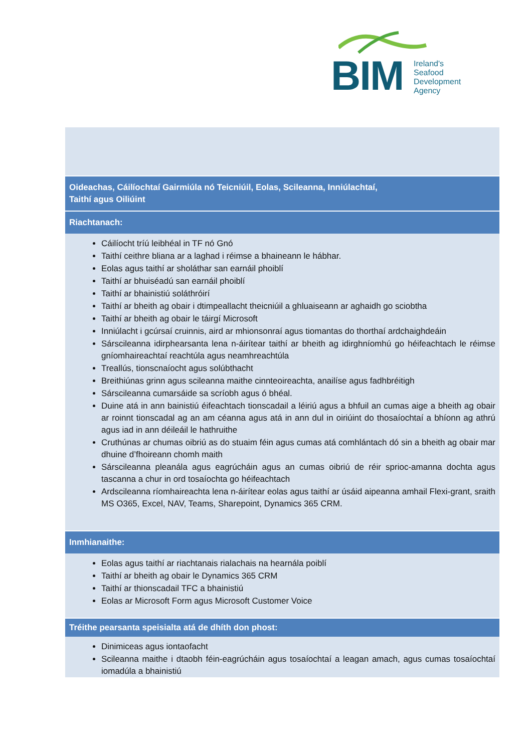BIM
Ireland's
Seafood
Development
Agency
Oideachas, Cáilíochtaí Gairmiúla nó Teicniúil, Eolas, Scileanna, Inniúlachtaí,
Taithí agus Oiliúint
Riachtanach:
Cáilíocht tríú leibhéal in TF nó Gnó
Taithí ceithre bliana ar a laghad i réimse a bhaineann le hábhar.
Eolas agus taithí ar sholáthar san earnáil phoiblí
Taithí ar bhuiséadú san earnáil phoiblí
Taithí ar bhainistiú soláthróirí
Taithí ar bheith ag obair i dtimpeallacht theicniúil a ghluaiseann ar aghaidh go sciobtha
Taithí ar bheith ag obair le táirgí Microsoft
Inniúlacht i gcúrsaí cruinnis, aird ar mhionsonraí agus tiomantas do thorthaí ardchaighdeáin
Sárscileanna idirphearsanta lena n-áirítear taithí ar bheith ag idirghníomhú go héifeachtach le réimse gníomhaireachtaí reachtúla agus neamhreachtúla
Treallús, tionscnaíocht agus solúbthacht
Breithiúnas grinn agus scileanna maithe cinnteoireachta, anailíse agus fadhbréitigh
Sárscileanna cumarsáide sa scríobh agus ó bhéal.
Duine atá in ann bainistiú éifeachtach tionscadail a léiriú agus a bhfuil an cumas aige a bheith ag obair ar roinnt tionscadal ag an am céanna agus atá in ann dul in oiriúint do thosaíochtaí a bhíonn ag athrú agus iad in ann déileáil le hathruithe
Cruthúnas ar chumas oibriú as do stuaim féin agus cumas atá comhlántach dó sin a bheith ag obair mar dhuine d’fhoireann chomh maith
Sárscileanna pleanála agus eagrúcháin agus an cumas oibriú de réir sprioc-amanna dochta agus tascanna a chur in ord tosaíochta go héifeachtach
Ardscileanna ríomhaireachta lena n-áirítear eolas agus taithí ar úsáid aipeanna amhail Flexi-grant, sraith MS O365, Excel, NAV, Teams, Sharepoint, Dynamics 365 CRM.
Inmhianaithe:
Eolas agus taithí ar riachtanais rialachais na hearnála poiblí
Taithí ar bheith ag obair le Dynamics 365 CRM
Taithí ar thionscadail TFC a bhainistiú
Eolas ar Microsoft Form agus Microsoft Customer Voice
Tréithe pearsanta speisialta atá de dhíth don phost:
Dinimiceas agus iontaofacht
Scileanna maithe i dtaobh féin-eagrúcháin agus tosaíochtaí a leagan amach, agus cumas tosaíochtaí iomadúla a bhainistiú